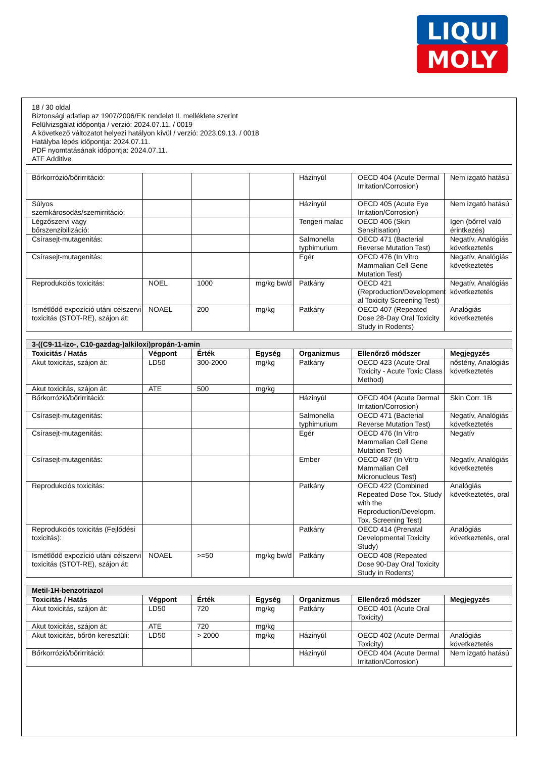LIQUI
MOLY
18 / 30 oldal
Biztonsági adatlap az 1907/2006/EK rendelet II. melléklete szerint
Felülvizsgálat időpontja / verzió: 2024.07.11. / 0019
A következő változatot helyezi hatályon kívül / verzió: 2023.09.13. / 0018
Hatályba lépés időpontja: 2024.07.11.
PDF nyomtatásának időpontja: 2024.07.11.
ATF Additive
| Bőrkorrózió/bőrirritáció: | | | | Házinyúl | OECD 404 (Acute Dermal Irritation/Corrosion) | Nem izgató hatású |
| Súlyos szemkárosodás/szemirritáció: | | | | Házinyúl | OECD 405 (Acute Eye Irritation/Corrosion) | Nem izgató hatású |
| Légzőszervi vagy bőrszenzibilizáció: | | | | Tengeri malac | OECD 406 (Skin Sensitisation) | Igen (bőrrel való érintkezés) |
| Csírasejt-mutagenitás: | | | | Salmonella typhimurium | OECD 471 (Bacterial Reverse Mutation Test) | Negatív, Analógiás következtetés |
| Csírasejt-mutagenitás: | | | | Egér | OECD 476 (In Vitro Mammalian Cell Gene Mutation Test) | Negatív, Analógiás következtetés |
| Reprodukciós toxicitás: | NOEL | 1000 | mg/kg bw/d | Patkány | OECD 421 (Reproduction/Development al Toxicity Screening Test) | Negatív, Analógiás következtetés |
| Ismétlődő expozíció utáni célszervi toxicitás (STOT-RE), szájon át: | NOAEL | 200 | mg/kg | Patkány | OECD 407 (Repeated Dose 28-Day Oral Toxicity Study in Rodents) | Analógiás következtetés |
| 3-((C9-11-izo-, C10-gazdag-)alkiloxi)propán-1-amin | | | | | | |
| Toxicitás / Hatás | Végpont | Érték | Egység | Organizmus | Ellenőrző módszer | Megjegyzés |
| Akut toxicitás, szájon át: | LD50 | 300-2000 | mg/kg | Patkány | OECD 423 (Acute Oral Toxicity - Acute Toxic Class Method) | nőstény, Analógiás következtetés |
| Akut toxicitás, szájon át: | ATE | 500 | mg/kg | | | |
| Bőrkorrózió/bőrirritáció: | | | | Házinyúl | OECD 404 (Acute Dermal Irritation/Corrosion) | Skin Corr. 1B |
| Csírasejt-mutagenitás: | | | | Salmonella typhimurium | OECD 471 (Bacterial Reverse Mutation Test) | Negatív, Analógiás következtetés |
| Csírasejt-mutagenitás: | | | | Egér | OECD 476 (In Vitro Mammalian Cell Gene Mutation Test) | Negatív |
| Csírasejt-mutagenitás: | | | | Ember | OECD 487 (In Vitro Mammalian Cell Micronucleus Test) | Negatív, Analógiás következtetés |
| Reprodukciós toxicitás: | | | | Patkány | OECD 422 (Combined Repeated Dose Tox. Study with the Reproduction/Developm. Tox. Screening Test) | Analógiás következtetés, oral |
| Reprodukciós toxicitás (Fejlődési toxicitás): | | | | Patkány | OECD 414 (Prenatal Developmental Toxicity Study) | Analógiás következtetés, oral |
| Ismétlődő expozíció utáni célszervi toxicitás (STOT-RE), szájon át: | NOAEL | >=50 | mg/kg bw/d | Patkány | OECD 408 (Repeated Dose 90-Day Oral Toxicity Study in Rodents) | |
| Metil-1H-benzotriazol | | | | | | |
| Toxicitás / Hatás | Végpont | Érték | Egység | Organizmus | Ellenőrző módszer | Megjegyzés |
| Akut toxicitás, szájon át: | LD50 | 720 | mg/kg | Patkány | OECD 401 (Acute Oral Toxicity) | |
| Akut toxicitás, szájon át: | ATE | 720 | mg/kg | | | |
| Akut toxicitás, bőrön keresztüli: | LD50 | > 2000 | mg/kg | Házinyúl | OECD 402 (Acute Dermal Toxicity) | Analógiás következtetés |
| Bőrkorrózió/bőrirritáció: | | | | Házinyúl | OECD 404 (Acute Dermal Irritation/Corrosion) | Nem izgató hatású |